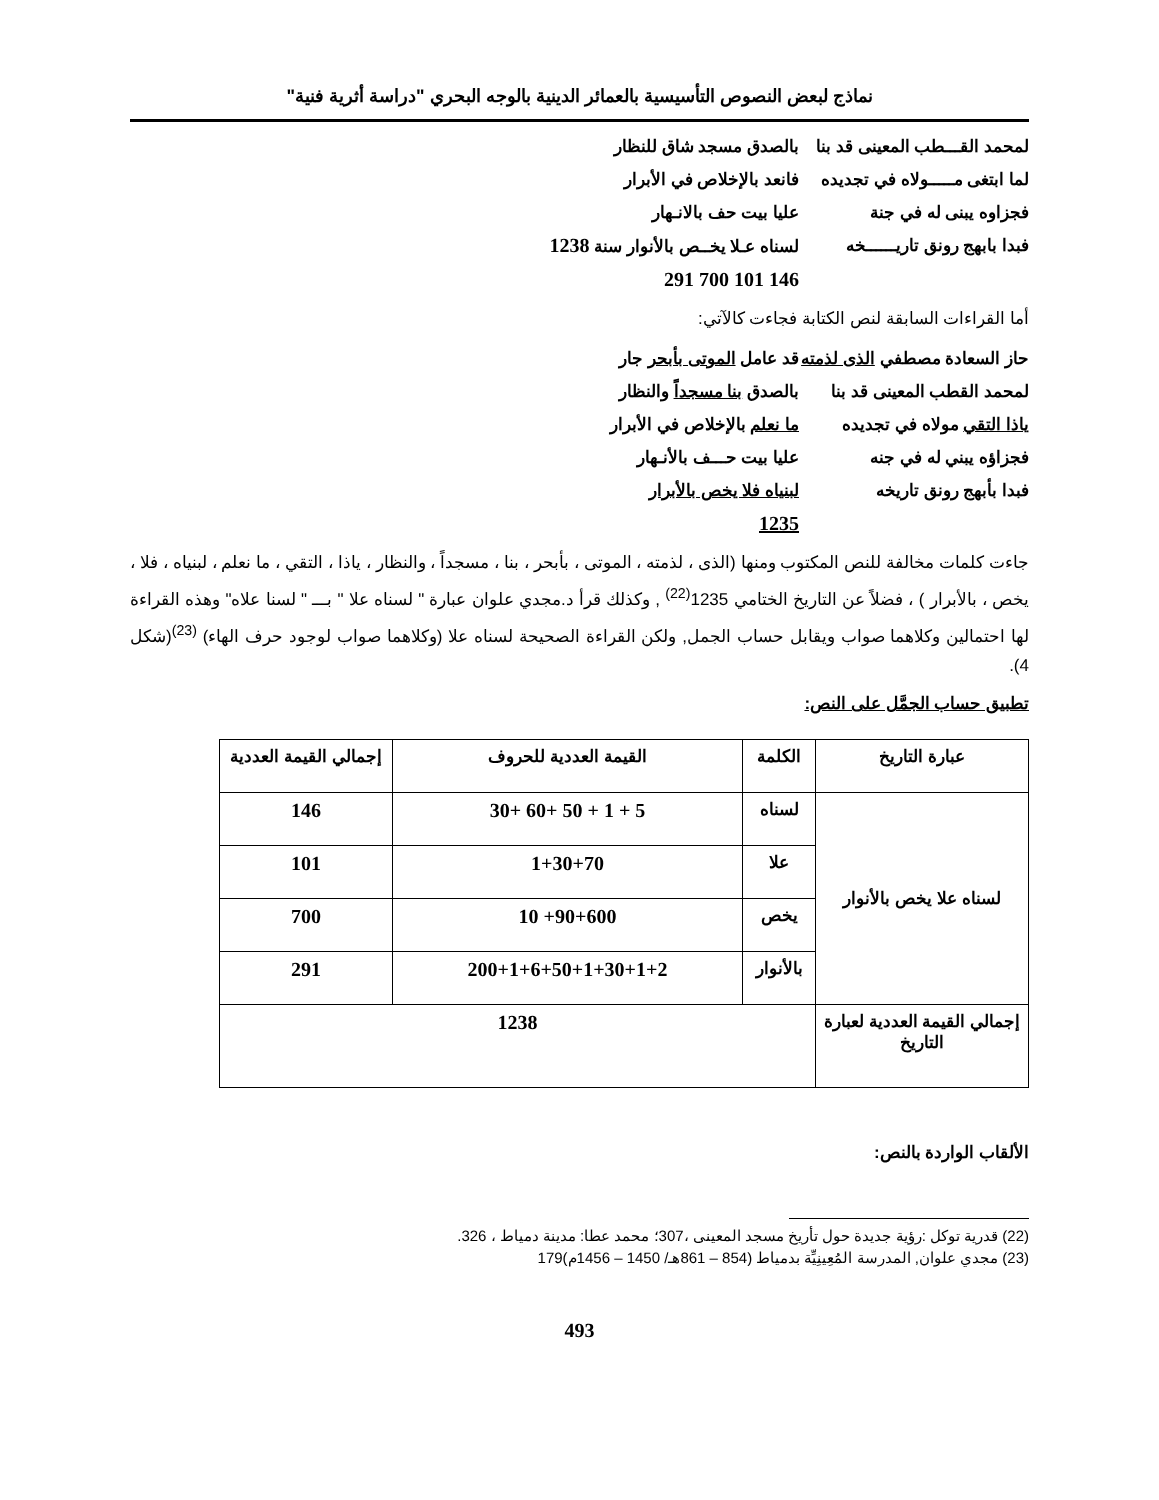نماذج لبعض النصوص التأسيسية بالعمائر الدينية بالوجه البحري "دراسة أثرية فنية"
لمحمد القـــطب المعينى قد بنا
بالصدق مسجد شاق للنظار
لما ابتغى مـــــولاه في تجديده
فانعد بالإخلاص في الأبرار
فجزاوه يبنى له في جنة
عليا بيت حف بالانـهار
فبدا بابهج رونق تاريــــــخه
لسناه عـلا يخــص بالأنوار سنة 1238
146 101 700 291
أما القراءات السابقة لنص الكتابة فجاءت كالآتي:
حاز السعادة مصطفي الذى لذمته
قد عامل الموتى بأبحر جار
لمحمد القطب المعينى قد بنا
بالصدق بنا مسجداً والنظار
ياذا التقي مولاه في تجديده
ما نعلم بالإخلاص في الأبرار
فجزاؤه يبني له في جنه
عليا بيت حـــف بالأنـهار
فبدا بأبهج رونق تاريخه
لبنياه فلا يخص بالأبرار
1235
جاءت كلمات مخالفة للنص المكتوب ومنها (الذى ، لذمته ، الموتى ، بأبحر ، بنا ، مسجداً ، والنظار ، ياذا ، التقي ، ما نعلم ، لبنياه ، فلا ، يخص ، بالأبرار ) ، فضلاً عن التاريخ الختامي 1235<sup>(22)</sup> , وكذلك قرأ د.مجدي علوان عبارة " لسناه علا " بـــ " لسنا علاه" وهذه القراءة لها احتمالين وكلاهما صواب ويقابل حساب الجمل, ولكن القراءة الصحيحة لسناه علا (وكلاهما صواب لوجود حرف الهاء) <sup>(23)</sup>(شكل 4).
تطبيق حساب الجمَّل على النص:
| عبارة التاريخ | الكلمة | القيمة العددية للحروف | إجمالي القيمة العددية |
| --- | --- | --- | --- |
| لسناه علا يخص بالأنوار | لسناه | 5 + 1 + 50 +60 +30 | 146 |
| | علا | 1+30+70 | 101 |
| | يخص | 90+600+ 10 | 700 |
| | بالأنوار | 200+1+6+50+1+30+1+2 | 291 |
| إجمالي القيمة العددية لعبارة التاريخ | 1238 | | |
الألقاب الواردة بالنص:
(22) قدرية توكل :رؤية جديدة حول تأريخ مسجد المعينى ،307؛ محمد عطا: مدينة دمياط ، 326.
(23) مجدي علوان, المدرسة المُعِينِيِّة بدمياط (854 – 861هـ/ 1450 – 1456م)179
493